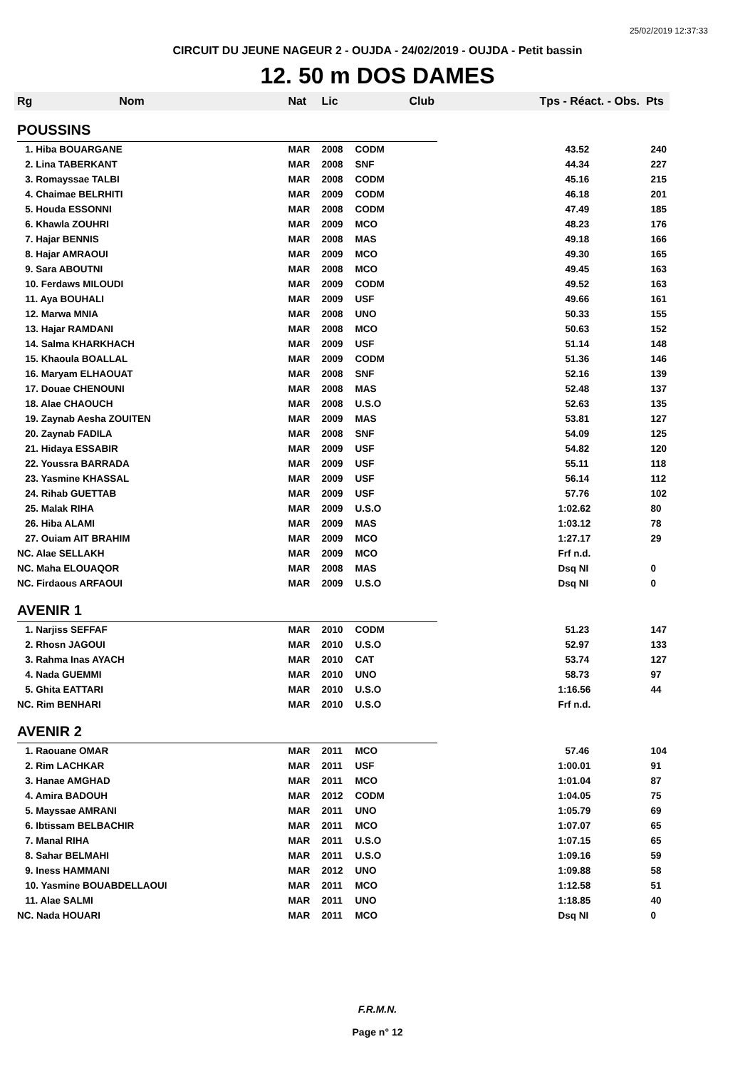25/02/2019 12:37:33
CIRCUIT DU JEUNE NAGEUR 2 - OUJDA - 24/02/2019 - OUJDA - Petit bassin
12. 50 m DOS DAMES
| Rg | Nom | Nat | Lic | Club | Tps - Réact. - Obs. Pts | |
| --- | --- | --- | --- | --- | --- | --- |
| POUSSINS | | | | | | |
| 1. Hiba BOUARGANE | | MAR | 2008 | CODM | 43.52 | 240 |
| 2. Lina TABERKANT | | MAR | 2008 | SNF | 44.34 | 227 |
| 3. Romayssae TALBI | | MAR | 2008 | CODM | 45.16 | 215 |
| 4. Chaimae BELRHITI | | MAR | 2009 | CODM | 46.18 | 201 |
| 5. Houda ESSONNI | | MAR | 2008 | CODM | 47.49 | 185 |
| 6. Khawla ZOUHRI | | MAR | 2009 | MCO | 48.23 | 176 |
| 7. Hajar BENNIS | | MAR | 2008 | MAS | 49.18 | 166 |
| 8. Hajar AMRAOUI | | MAR | 2009 | MCO | 49.30 | 165 |
| 9. Sara ABOUTNI | | MAR | 2008 | MCO | 49.45 | 163 |
| 10. Ferdaws MILOUDI | | MAR | 2009 | CODM | 49.52 | 163 |
| 11. Aya BOUHALI | | MAR | 2009 | USF | 49.66 | 161 |
| 12. Marwa MNIA | | MAR | 2008 | UNO | 50.33 | 155 |
| 13. Hajar RAMDANI | | MAR | 2008 | MCO | 50.63 | 152 |
| 14. Salma KHARKHACH | | MAR | 2009 | USF | 51.14 | 148 |
| 15. Khaoula BOALLAL | | MAR | 2009 | CODM | 51.36 | 146 |
| 16. Maryam ELHAOUAT | | MAR | 2008 | SNF | 52.16 | 139 |
| 17. Douae CHENOUNI | | MAR | 2008 | MAS | 52.48 | 137 |
| 18. Alae CHAOUCH | | MAR | 2008 | U.S.O | 52.63 | 135 |
| 19. Zaynab Aesha ZOUITEN | | MAR | 2009 | MAS | 53.81 | 127 |
| 20. Zaynab FADILA | | MAR | 2008 | SNF | 54.09 | 125 |
| 21. Hidaya ESSABIR | | MAR | 2009 | USF | 54.82 | 120 |
| 22. Youssra BARRADA | | MAR | 2009 | USF | 55.11 | 118 |
| 23. Yasmine KHASSAL | | MAR | 2009 | USF | 56.14 | 112 |
| 24. Rihab GUETTAB | | MAR | 2009 | USF | 57.76 | 102 |
| 25. Malak RIHA | | MAR | 2009 | U.S.O | 1:02.62 | 80 |
| 26. Hiba ALAMI | | MAR | 2009 | MAS | 1:03.12 | 78 |
| 27. Ouiam AIT BRAHIM | | MAR | 2009 | MCO | 1:27.17 | 29 |
| NC. Alae SELLAKH | | MAR | 2009 | MCO | Frf n.d. | |
| NC. Maha ELOUAQOR | | MAR | 2008 | MAS | Dsq NI | 0 |
| NC. Firdaous ARFAOUI | | MAR | 2009 | U.S.O | Dsq NI | 0 |
| AVENIR 1 | | | | | | |
| 1. Narjiss SEFFAF | | MAR | 2010 | CODM | 51.23 | 147 |
| 2. Rhosn JAGOUI | | MAR | 2010 | U.S.O | 52.97 | 133 |
| 3. Rahma Inas AYACH | | MAR | 2010 | CAT | 53.74 | 127 |
| 4. Nada GUEMMI | | MAR | 2010 | UNO | 58.73 | 97 |
| 5. Ghita EATTARI | | MAR | 2010 | U.S.O | 1:16.56 | 44 |
| NC. Rim BENHARI | | MAR | 2010 | U.S.O | Frf n.d. | |
| AVENIR 2 | | | | | | |
| 1. Raouane OMAR | | MAR | 2011 | MCO | 57.46 | 104 |
| 2. Rim LACHKAR | | MAR | 2011 | USF | 1:00.01 | 91 |
| 3. Hanae AMGHAD | | MAR | 2011 | MCO | 1:01.04 | 87 |
| 4. Amira BADOUH | | MAR | 2012 | CODM | 1:04.05 | 75 |
| 5. Mayssae AMRANI | | MAR | 2011 | UNO | 1:05.79 | 69 |
| 6. Ibtissam BELBACHIR | | MAR | 2011 | MCO | 1:07.07 | 65 |
| 7. Manal RIHA | | MAR | 2011 | U.S.O | 1:07.15 | 65 |
| 8. Sahar BELMAHI | | MAR | 2011 | U.S.O | 1:09.16 | 59 |
| 9. Iness HAMMANI | | MAR | 2012 | UNO | 1:09.88 | 58 |
| 10. Yasmine BOUABDELLAOUI | | MAR | 2011 | MCO | 1:12.58 | 51 |
| 11. Alae SALMI | | MAR | 2011 | UNO | 1:18.85 | 40 |
| NC. Nada HOUARI | | MAR | 2011 | MCO | Dsq NI | 0 |
F.R.M.N.
Page n° 12